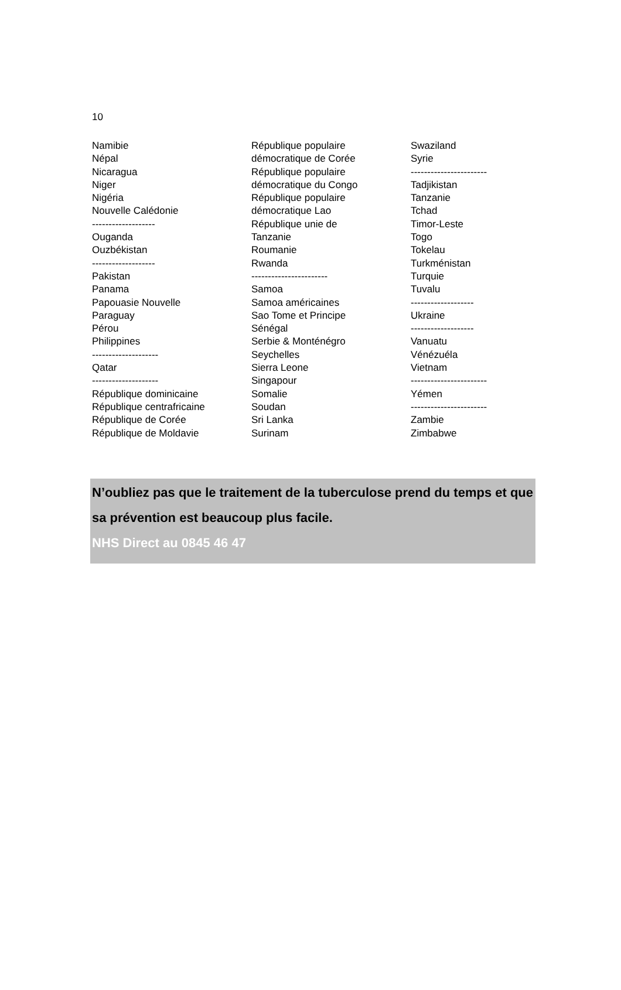10
Namibie
Népal
Nicaragua
Niger
Nigéria
Nouvelle Calédonie
-------------------
Ouganda
Ouzbékistan
-------------------
Pakistan
Panama
Papouasie Nouvelle
Paraguay
Pérou
Philippines
--------------------
Qatar
--------------------
République dominicaine
République centrafricaine
République de Corée
République de Moldavie
République populaire
démocratique de Corée
République populaire
démocratique du Congo
République populaire
démocratique Lao
République unie de
Tanzanie
Roumanie
Rwanda
-----------------------
Samoa
Samoa américaines
Sao Tome et Principe
Sénégal
Serbie & Monténégro
Seychelles
Sierra Leone
Singapour
Somalie
Soudan
Sri Lanka
Surinam
Swaziland
Syrie
-----------------------
Tadjikistan
Tanzanie
Tchad
Timor-Leste
Togo
Tokelau
Turkménistan
Turquie
Tuvalu
-------------------
Ukraine
-------------------
Vanuatu
Vénézuéla
Vietnam
-----------------------
Yémen
-----------------------
Zambie
Zimbabwe
N’oubliez pas que le traitement de la tuberculose prend du temps et que sa prévention est beaucoup plus facile.
NHS Direct au 0845 46 47